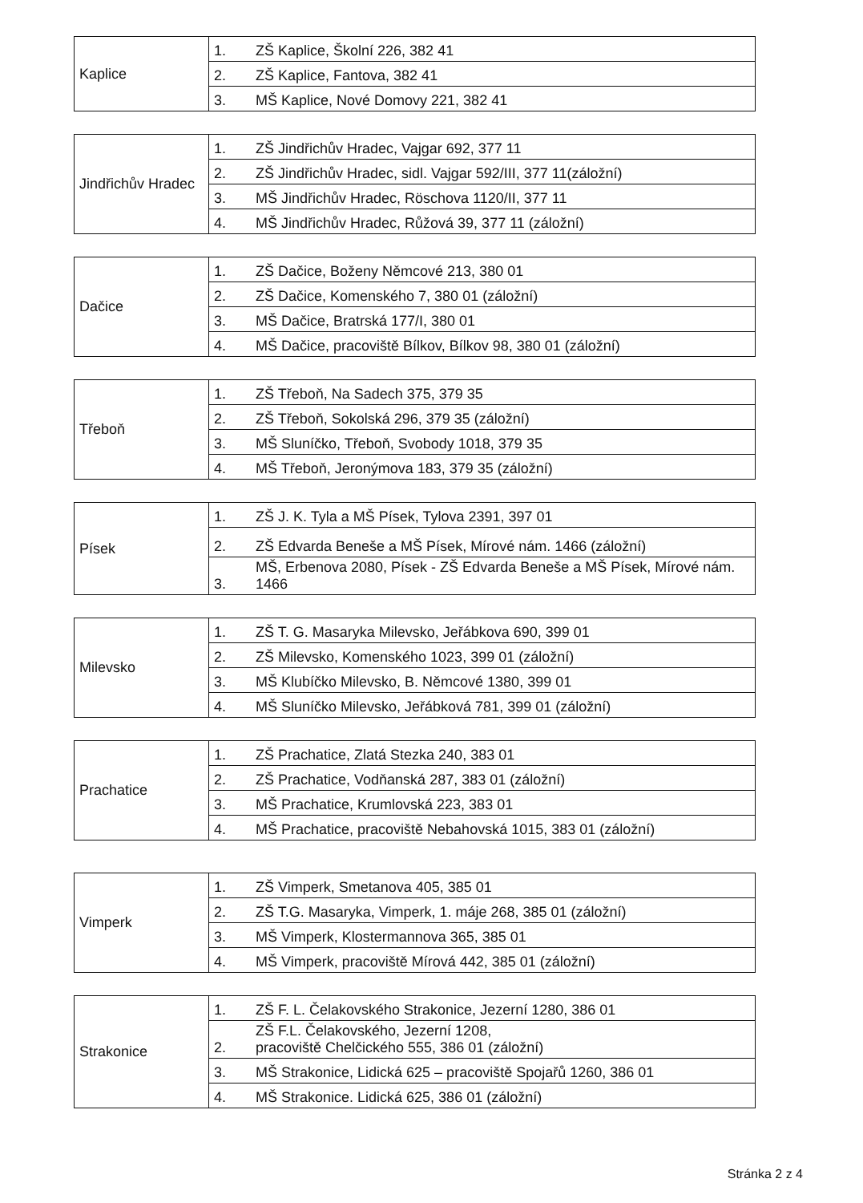| Kaplice | 1. | ZŠ Kaplice, Školní 226, 382 41 |
| | 2. | ZŠ Kaplice, Fantova, 382 41 |
| | 3. | MŠ Kaplice, Nové Domovy 221, 382 41 |
| Jindřichův Hradec | 1. | ZŠ Jindřichův Hradec, Vajgar 692, 377 11 |
| | 2. | ZŠ Jindřichův Hradec, sidl. Vajgar 592/III, 377 11(záložní) |
| | 3. | MŠ Jindřichův Hradec, Röschova 1120/II, 377 11 |
| | 4. | MŠ Jindřichův Hradec, Růžová 39, 377 11 (záložní) |
| Dačice | 1. | ZŠ Dačice, Boženy Němcové 213, 380 01 |
| | 2. | ZŠ Dačice, Komenského 7, 380 01 (záložní) |
| | 3. | MŠ Dačice, Bratrská 177/I, 380 01 |
| | 4. | MŠ Dačice, pracoviště Bílkov, Bílkov 98, 380 01 (záložní) |
| Třeboň | 1. | ZŠ Třeboň, Na Sadech 375, 379 35 |
| | 2. | ZŠ Třeboň, Sokolská 296, 379 35 (záložní) |
| | 3. | MŠ Sluníčko, Třeboň, Svobody 1018, 379 35 |
| | 4. | MŠ Třeboň, Jeronýmova 183, 379 35 (záložní) |
| Písek | 1. | ZŠ J. K. Tyla a MŠ Písek, Tylova 2391, 397 01 |
| | 2. | ZŠ Edvarda Beneše a MŠ Písek, Mírové nám. 1466 (záložní) |
| | 3. | MŠ, Erbenova 2080, Písek - ZŠ Edvarda Beneše a MŠ Písek, Mírové nám. 1466 |
| Milevsko | 1. | ZŠ T. G. Masaryka Milevsko, Jeřábkova 690, 399 01 |
| | 2. | ZŠ Milevsko, Komenského 1023, 399 01 (záložní) |
| | 3. | MŠ Klubíčko Milevsko, B. Němcové 1380, 399 01 |
| | 4. | MŠ Sluníčko Milevsko, Jeřábková 781, 399 01 (záložní) |
| Prachatice | 1. | ZŠ Prachatice, Zlatá Stezka 240, 383 01 |
| | 2. | ZŠ Prachatice, Vodňanská 287, 383 01 (záložní) |
| | 3. | MŠ Prachatice, Krumlovská 223, 383 01 |
| | 4. | MŠ Prachatice, pracoviště Nebahovská 1015, 383 01 (záložní) |
| Vimperk | 1. | ZŠ Vimperk, Smetanova 405, 385 01 |
| | 2. | ZŠ T.G. Masaryka, Vimperk, 1. máje 268, 385 01 (záložní) |
| | 3. | MŠ Vimperk, Klostermannova 365, 385 01 |
| | 4. | MŠ Vimperk, pracoviště Mírová 442, 385 01 (záložní) |
| Strakonice | 1. | ZŠ F. L. Čelakovského Strakonice, Jezerní 1280, 386 01 |
| | 2. | ZŠ F.L. Čelakovského, Jezerní 1208, pracoviště Chelčického 555, 386 01 (záložní) |
| | 3. | MŠ Strakonice, Lidická 625 – pracoviště Spojařů 1260, 386 01 |
| | 4. | MŠ Strakonice. Lidická 625, 386 01 (záložní) |
Stránka 2 z 4